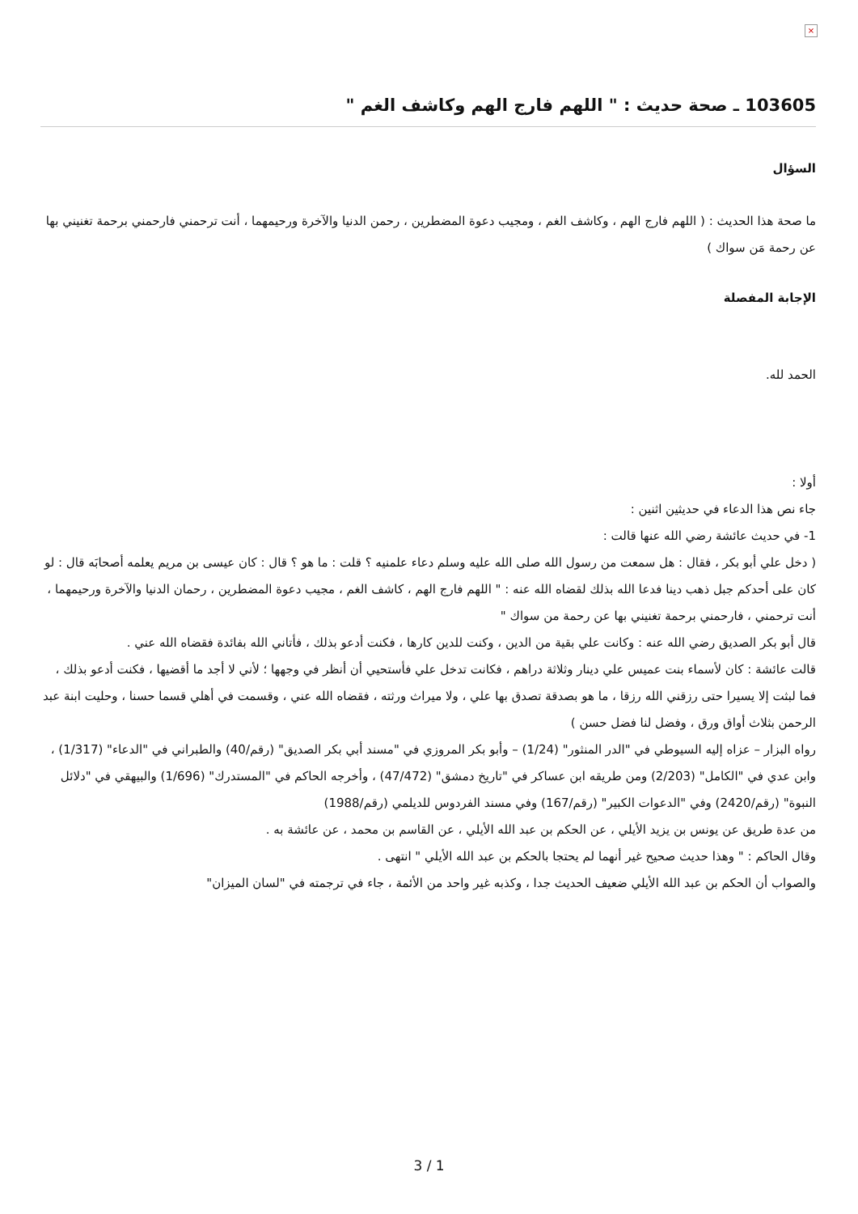×
103605 ـ صحة حديث : " اللهم فارج الهم وكاشف الغم "
السؤال
ما صحة هذا الحديث : ( اللهم فارج الهم ، وكاشف الغم ، ومجيب دعوة المضطرين ، رحمن الدنيا والآخرة ورحيمهما ، أنت ترحمني فارحمني برحمة تغنيني بها عن رحمة مَن سواك )
الإجابة المفصلة
الحمد لله.
أولا :
جاء نص هذا الدعاء في حديثين اثنين :
1- في حديث عائشة رضي الله عنها قالت :
( دخل علي أبو بكر ، فقال : هل سمعت من رسول الله صلى الله عليه وسلم دعاء علمنيه ؟ قلت : ما هو ؟ قال : كان عيسى بن مريم يعلمه أصحابَه قال : لو كان على أحدكم جبل ذهب دينا فدعا الله بذلك لقضاه الله عنه : " اللهم فارج الهم ، كاشف الغم ، مجيب دعوة المضطرين ، رحمان الدنيا والآخرة ورحيمهما ، أنت ترحمني ، فارحمني برحمة تغنيني بها عن رحمة من سواك "
قال أبو بكر الصديق رضي الله عنه : وكانت علي بقية من الدين ، وكنت للدين كارها ، فكنت أدعو بذلك ، فأتاني الله بفائدة فقضاه الله عني .
قالت عائشة : كان لأسماء بنت عميس علي دينار وثلاثة دراهم ، فكانت تدخل علي فأستحيي أن أنظر في وجهها ؛ لأني لا أجد ما أقضيها ، فكنت أدعو بذلك ، فما لبثت إلا يسيرا حتى رزقني الله رزقا ، ما هو بصدقة تصدق بها علي ، ولا ميراث ورثته ، فقضاه الله عني ، وقسمت في أهلي قسما حسنا ، وحليت ابنة عبد الرحمن بثلاث أواق ورق ، وفضل لنا فضل حسن )
رواه البزار – عزاه إليه السيوطي في "الدر المنثور" (1/24) – وأبو بكر المروزي في "مسند أبي بكر الصديق" (رقم/40) والطبراني في "الدعاء" (1/317) ، وابن عدي في "الكامل" (2/203) ومن طريقه ابن عساكر في "تاريخ دمشق" (47/472) ، وأخرجه الحاكم في "المستدرك" (1/696) والبيهقي في "دلائل النبوة" (رقم/2420) وفي "الدعوات الكبير" (رقم/167) وفي مسند الفردوس للديلمي (رقم/1988)
من عدة طريق عن يونس بن يزيد الأيلي ، عن الحكم بن عبد الله الأيلي ، عن القاسم بن محمد ، عن عائشة به .
وقال الحاكم : " وهذا حديث صحيح غير أنهما لم يحتجا بالحكم بن عبد الله الأيلي " انتهى .
والصواب أن الحكم بن عبد الله الأيلي ضعيف الحديث جدا ، وكذبه غير واحد من الأئمة ، جاء في ترجمته في "لسان الميزان"
3 / 1